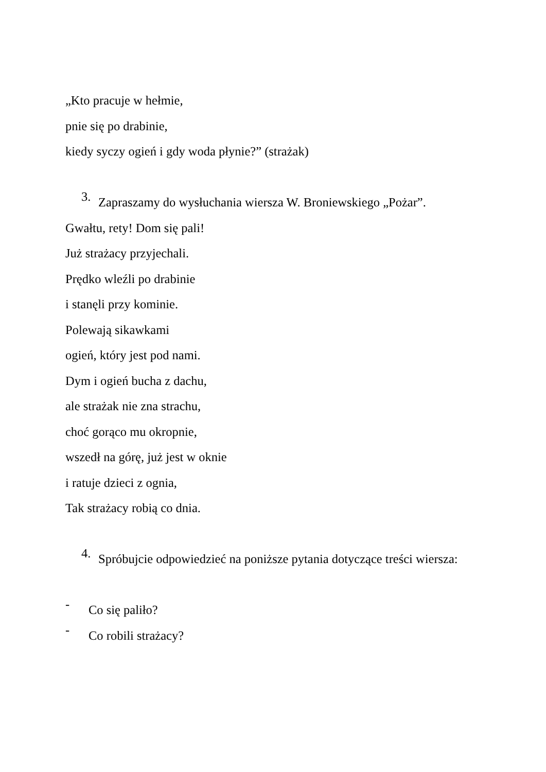„Kto pracuje w hełmie,
pnie się po drabinie,
kiedy syczy ogień i gdy woda płynie?” (strażak)
3.
Zapraszamy do wysłuchania wiersza W. Broniewskiego „Pożar”.
Gwałtu, rety! Dom się pali!
Już strażacy przyjechali.
Prędko wleźli po drabinie
i stanęli przy kominie.
Polewają sikawkami
ogień, który jest pod nami.
Dym i ogień bucha z dachu,
ale strażak nie zna strachu,
choć gorąco mu okropnie,
wszedł na górę, już jest w oknie
i ratuje dzieci z ognia,
Tak strażacy robią co dnia.
4.
Spróbujcie odpowiedzieć na poniższe pytania dotyczące treści wiersza:
-
Co się paliło?
-
Co robili strażacy?